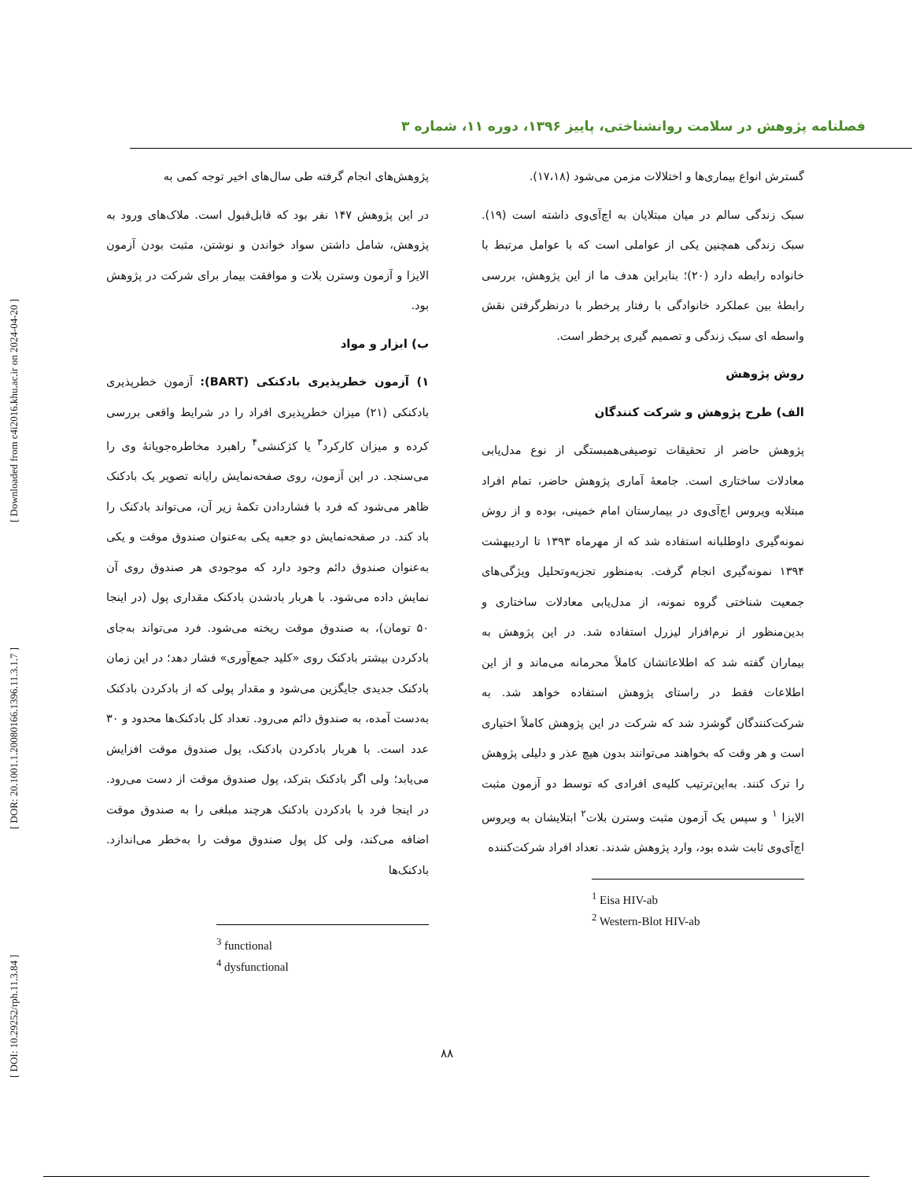فصلنامه پژوهش در سلامت روانشناختی، پاییز ۱۳۹۶، دوره ۱۱، شماره ۳
گسترش انواع بیماری‌ها و اختلالات مزمن می‌شود (۱۷،۱۸).
سبک زندگی سالم در میان مبتلایان به اچ‌آی‌وی داشته است (۱۹). سبک زندگی همچنین یکی از عواملی است که با عوامل مرتبط با خانواده رابطه دارد (۲۰)؛ بنابراین هدف ما از این پژوهش، بررسی رابطهٔ بین عملکرد خانوادگی با رفتار پرخطر با درنظرگرفتن نقش واسطه ای سبک زندگی و تصمیم گیری پرخطر است.
روش پژوهش
الف) طرح پژوهش و شرکت کنندگان
پژوهش حاضر از تحقیقات توصیفی‌همبستگی از نوع مدل‌یابی معادلات ساختاری است. جامعهٔ آماری پژوهش حاضر، تمام افراد مبتلابه ویروس اچ‌آی‌وی در بیمارستان امام خمینی، بوده و از روش نمونه‌گیری داوطلبانه استفاده شد که از مهرماه ۱۳۹۳ تا اردیبهشت ۱۳۹۴ نمونه‌گیری انجام گرفت. به‌منظور تجزیه‌وتحلیل ویژگی‌های جمعیت شناختی گروه نمونه، از مدل‌یابی معادلات ساختاری و بدین‌منظور از نرم‌افزار لیزرل استفاده شد. در این پژوهش به بیماران گفته شد که اطلاعاتشان کاملاً محرمانه می‌ماند و از این اطلاعات فقط در راستای پژوهش استفاده خواهد شد. به شرکت‌کنندگان گوشزد شد که شرکت در این پژوهش کاملاً اختیاری است و هر وقت که بخواهند می‌توانند بدون هیچ عذر و دلیلی پژوهش را ترک کنند. به‌این‌ترتیب کلیه‌ی افرادی که توسط دو آزمون مثبت الایزا <sup>۱</sup> و سپس یک آزمون مثبت وسترن بلات<sup>۲</sup> ابتلایشان به ویروس اچ‌آی‌وی ثابت شده بود، وارد پژوهش شدند. تعداد افراد شرکت‌کننده
<sup>1</sup> Eisa HIV-ab
<sup>2</sup> Western-Blot HIV-ab
پژوهش‌های انجام گرفته طی سال‌های اخیر توجه کمی به
در این پژوهش ۱۴۷ نفر بود که قابل‌قبول است. ملاک‌های ورود به پژوهش، شامل داشتن سواد خواندن و نوشتن، مثبت بودن آزمون الایزا و آزمون وسترن بلات و موافقت بیمار برای شرکت در پژوهش بود.
ب) ابزار و مواد
۱) آزمون خطرپذیری بادکنکی (BART): آزمون خطرپذیری بادکنکی (۲۱) میزان خطرپذیری افراد را در شرایط واقعی بررسی کرده و میزان کارکرد<sup>۳</sup> یا کژکنشی<sup>۴</sup> راهبرد مخاطره‌جویانهٔ وی را می‌سنجد. در این آزمون، روی صفحه‌نمایش رایانه تصویر یک بادکنک ظاهر می‌شود که فرد با فشاردادن تکمهٔ زیر آن، می‌تواند بادکنک را باد کند. در صفحه‌نمایش دو جعبه یکی به‌عنوان صندوق موقت و یکی به‌عنوان صندوق دائم وجود دارد که موجودی هر صندوق روی آن نمایش داده می‌شود. با هربار بادشدن بادکنک مقداری پول (در اینجا ۵۰ تومان)، به صندوق موقت ریخته می‌شود. فرد می‌تواند به‌جای بادکردن بیشتر بادکنک روی «کلید جمع‌آوری» فشار دهد؛ در این زمان بادکنک جدیدی جایگزین می‌شود و مقدار پولی که از بادکردن بادکنک به‌دست آمده، به صندوق دائم می‌رود. تعداد کل بادکنک‌ها محدود و ۳۰ عدد است. با هربار بادکردن بادکنک، پول صندوق موقت افزایش می‌یابد؛ ولی اگر بادکنک بترکد، پول صندوق موقت از دست می‌رود. در اینجا فرد با بادکردن بادکنک هرچند مبلغی را به صندوق موقت اضافه می‌کند، ولی کل پول صندوق موقت را به‌خطر می‌اندازد. بادکنک‌ها
<sup>3</sup> functional
<sup>4</sup> dysfunctional
۸۸
[ DOI: 10.29252/rph.11.3.84 ] [ DOR: 20.1001.1.20080166.1396.11.3.1.7 ] [ Downloaded from c4i2016.khu.ac.ir on 2024-04-20 ]